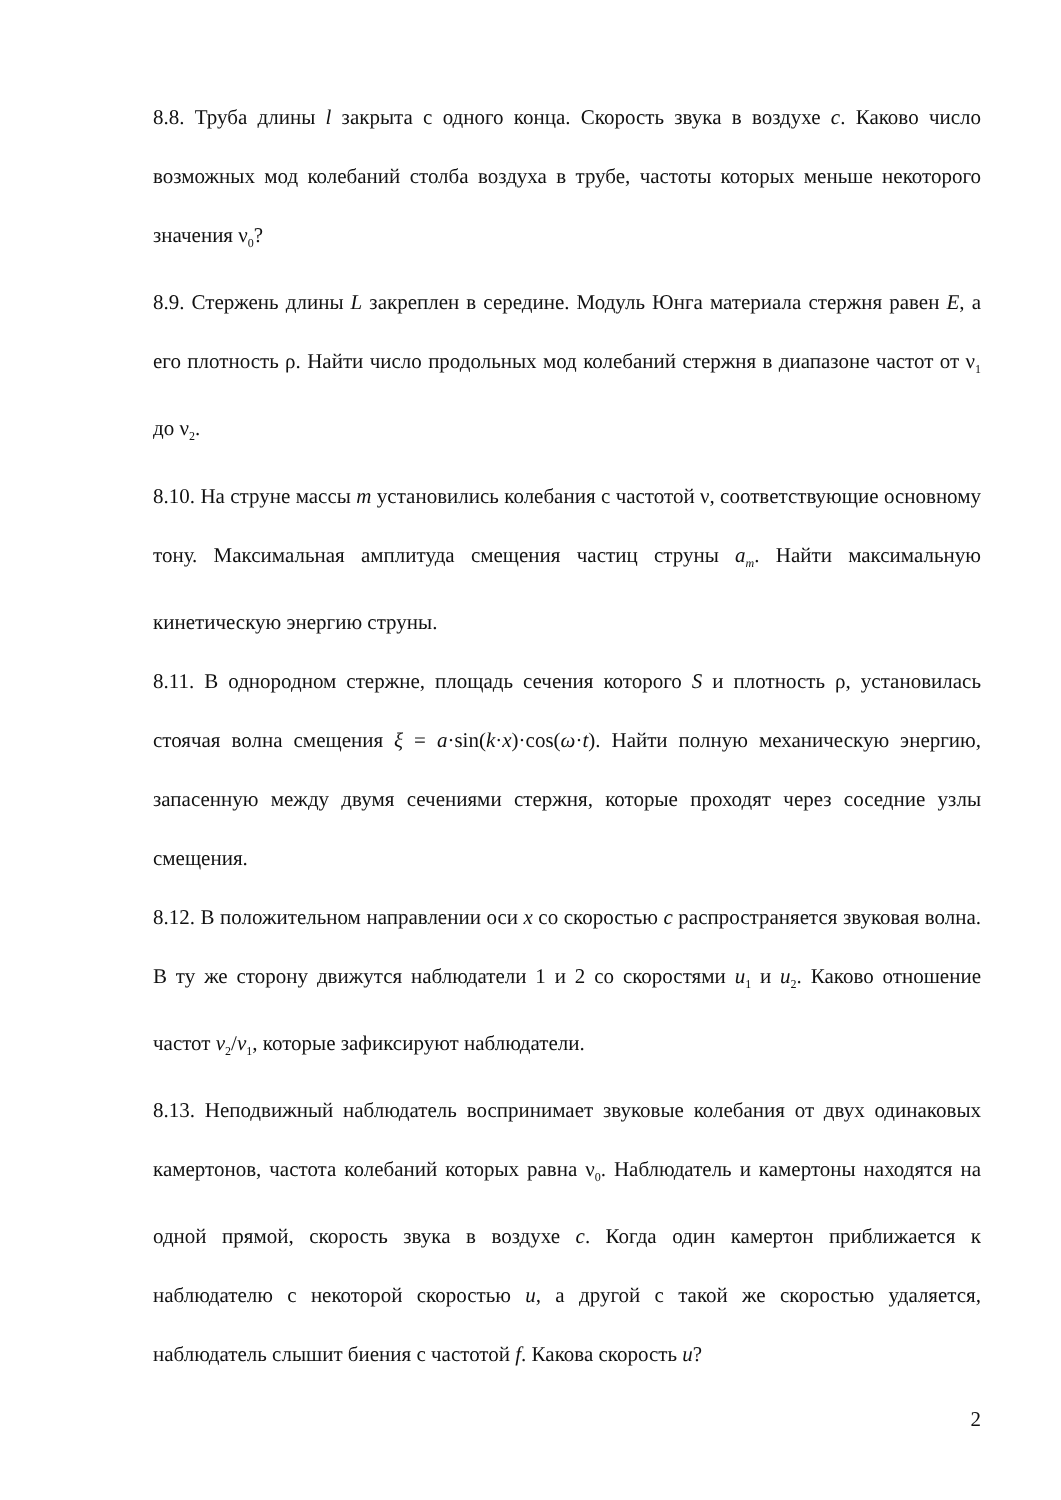8.8. Труба длины l закрыта с одного конца. Скорость звука в воздухе c. Каково число возможных мод колебаний столба воздуха в трубе, частоты которых меньше некоторого значения ν<sub>0</sub>?
8.9. Стержень длины L закреплен в середине. Модуль Юнга материала стержня равен E, а его плотность ρ. Найти число продольных мод колебаний стержня в диапазоне частот от ν<sub>1</sub> до ν<sub>2</sub>.
8.10. На струне массы m установились колебания с частотой ν, соответствующие основному тону. Максимальная амплитуда смещения частиц струны a<sub>m</sub>. Найти максимальную кинетическую энергию струны.
8.11. В однородном стержне, площадь сечения которого S и плотность ρ, установилась стоячая волна смещения ξ = a·sin(k·x)·cos(ω·t). Найти полную механическую энергию, запасенную между двумя сечениями стержня, которые проходят через соседние узлы смещения.
8.12. В положительном направлении оси x со скоростью c распространяется звуковая волна. В ту же сторону движутся наблюдатели 1 и 2 со скоростями u<sub>1</sub> и u<sub>2</sub>. Каково отношение частот ν<sub>2</sub>/ν<sub>1</sub>, которые зафиксируют наблюдатели.
8.13. Неподвижный наблюдатель воспринимает звуковые колебания от двух одинаковых камертонов, частота колебаний которых равна ν<sub>0</sub>. Наблюдатель и камертоны находятся на одной прямой, скорость звука в воздухе c. Когда один камертон приближается к наблюдателю с некоторой скоростью u, а другой с такой же скоростью удаляется, наблюдатель слышит биения с частотой f. Какова скорость u?
2